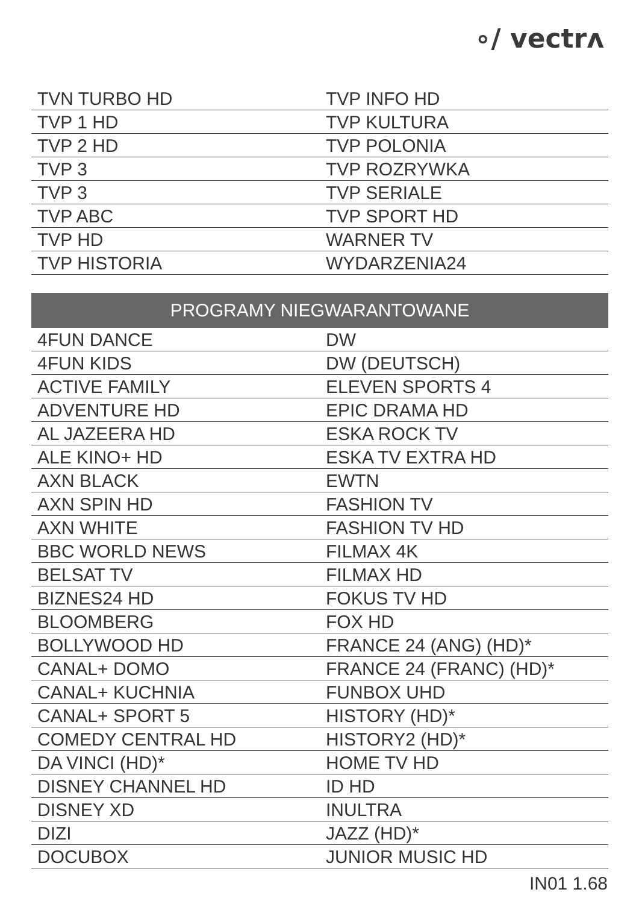∘/ vectrʌ
| TVN TURBO HD | TVP INFO HD |
| TVP 1 HD | TVP KULTURA |
| TVP 2 HD | TVP POLONIA |
| TVP 3 | TVP ROZRYWKA |
| TVP 3 | TVP SERIALE |
| TVP ABC | TVP SPORT HD |
| TVP HD | WARNER TV |
| TVP HISTORIA | WYDARZENIA24 |
| PROGRAMY NIEGWARANTOWANE | |
| --- | --- |
| 4FUN DANCE | DW |
| 4FUN KIDS | DW (DEUTSCH) |
| ACTIVE FAMILY | ELEVEN SPORTS 4 |
| ADVENTURE HD | EPIC DRAMA HD |
| AL JAZEERA HD | ESKA ROCK TV |
| ALE KINO+ HD | ESKA TV EXTRA HD |
| AXN BLACK | EWTN |
| AXN SPIN HD | FASHION TV |
| AXN WHITE | FASHION TV HD |
| BBC WORLD NEWS | FILMAX 4K |
| BELSAT TV | FILMAX HD |
| BIZNES24 HD | FOKUS TV HD |
| BLOOMBERG | FOX HD |
| BOLLYWOOD HD | FRANCE 24 (ANG) (HD)* |
| CANAL+ DOMO | FRANCE 24 (FRANC) (HD)* |
| CANAL+ KUCHNIA | FUNBOX UHD |
| CANAL+ SPORT 5 | HISTORY (HD)* |
| COMEDY CENTRAL HD | HISTORY2 (HD)* |
| DA VINCI (HD)* | HOME TV HD |
| DISNEY CHANNEL HD | ID HD |
| DISNEY XD | INULTRA |
| DIZI | JAZZ (HD)* |
| DOCUBOX | JUNIOR MUSIC HD |
IN01 1.68